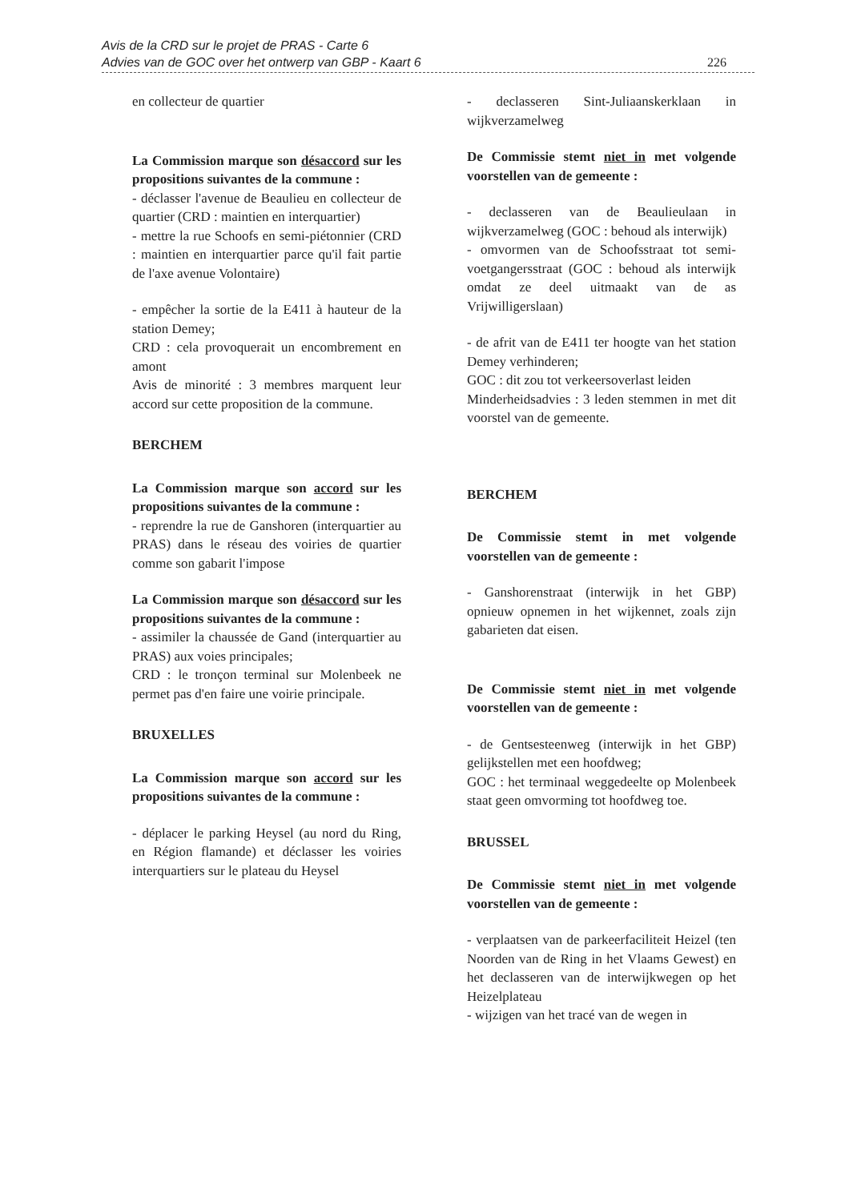Avis de la CRD sur le projet de PRAS - Carte 6
Advies van de GOC over het ontwerp van GBP - Kaart 6
226
en collecteur de quartier
La Commission marque son désaccord sur les propositions suivantes de la commune :
- déclasser l'avenue de Beaulieu en collecteur de quartier (CRD : maintien en interquartier)
- mettre la rue Schoofs en semi-piétonnier (CRD : maintien en interquartier parce qu'il fait partie de l'axe avenue Volontaire)
- empêcher la sortie de la E411 à hauteur de la station Demey;
CRD : cela provoquerait un encombrement en amont
Avis de minorité : 3 membres marquent leur accord sur cette proposition de la commune.
BERCHEM
La Commission marque son accord sur les propositions suivantes de la commune :
- reprendre la rue de Ganshoren (interquartier au PRAS) dans le réseau des voiries de quartier comme son gabarit l'impose
La Commission marque son désaccord sur les propositions suivantes de la commune :
- assimiler la chaussée de Gand (interquartier au PRAS) aux voies principales;
CRD : le tronçon terminal sur Molenbeek ne permet pas d'en faire une voirie principale.
BRUXELLES
La Commission marque son accord sur les propositions suivantes de la commune :
- déplacer le parking Heysel (au nord du Ring, en Région flamande) et déclasser les voiries interquartiers sur le plateau du Heysel
- declasseren Sint-Juliaanskerklaan in wijkverzamelweg
De Commissie stemt niet in met volgende voorstellen van de gemeente :
- declasseren van de Beaulieulaan in wijkverzamelweg (GOC : behoud als interwijk)
- omvormen van de Schoofsstraat tot semi-voetgangersstraat (GOC : behoud als interwijk omdat ze deel uitmaakt van de as Vrijwilligerslaan)
- de afrit van de E411 ter hoogte van het station Demey verhinderen;
GOC : dit zou tot verkeersoverlast leiden
Minderheidsadvies : 3 leden stemmen in met dit voorstel van de gemeente.
BERCHEM
De Commissie stemt in met volgende voorstellen van de gemeente :
- Ganshorenstraat (interwijk in het GBP) opnieuw opnemen in het wijkennet, zoals zijn gabarieten dat eisen.
De Commissie stemt niet in met volgende voorstellen van de gemeente :
- de Gentsesteenweg (interwijk in het GBP) gelijkstellen met een hoofdweg;
GOC : het terminaal weggedeelte op Molenbeek staat geen omvorming tot hoofdweg toe.
BRUSSEL
De Commissie stemt niet in met volgende voorstellen van de gemeente :
- verplaatsen van de parkeerfaciliteit Heizel (ten Noorden van de Ring in het Vlaams Gewest) en het declasseren van de interwijkwegen op het Heizelplateau
- wijzigen van het tracé van de wegen in